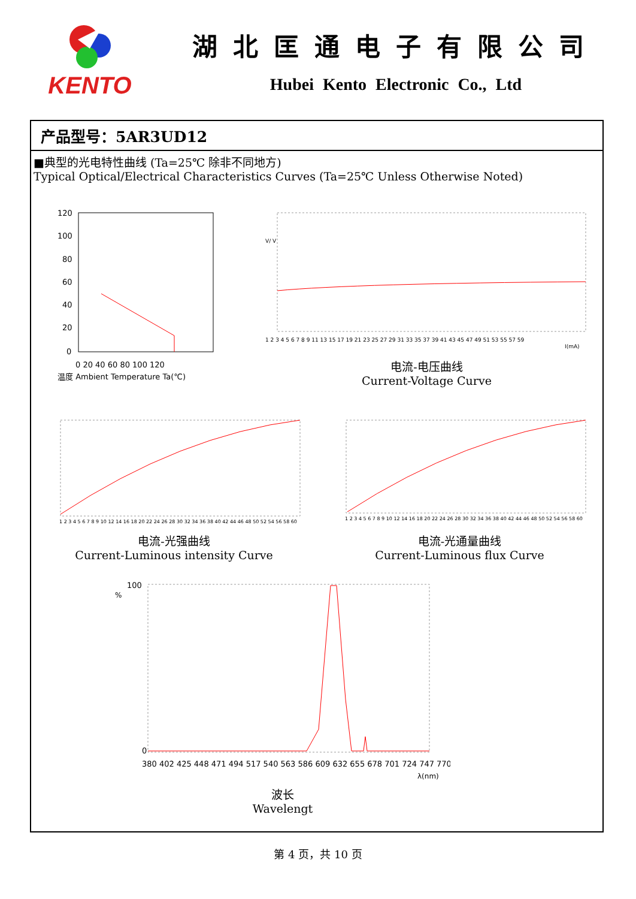KENTO
湖北匡通电子有限公司
Hubei Kento Electronic Co., Ltd
产品型号：5AR3UD12
■典型的光电特性曲线 (Ta=25℃ 除非不同地方)
Typical Optical/Electrical Characteristics Curves (Ta=25℃ Unless Otherwise Noted)
120
100
80
60
40
20
0
0 20 40 60 80 100 120
温度 Ambient Temperature Ta(℃)
1 2 3 4 5 6 7 8 9 11 13 15 17 19 21 23 25 27 29 31 33 35 37 39 41 43 45 47 49 51 53 55 57 59
I(mA)
V/ V
电流-电压曲线
Current-Voltage Curve
1 2 3 4 5 6 7 8 9 10 12 14 16 18 20 22 24 26 28 30 32 34 36 38 40 42 44 46 48 50 52 54 56 58 60
电流-光强曲线
Current-Luminous intensity Curve
1 2 3 4 5 6 7 8 9 10 12 14 16 18 20 22 24 26 28 30 32 34 36 38 40 42 44 46 48 50 52 54 56 58 60
电流-光通量曲线
Current-Luminous flux Curve
100
0
380 402 425 448 471 494 517 540 563 586 609 632 655 678 701 724 747 770
λ(nm)
%
波长
Wavelengt
第 4 页，共 10 页